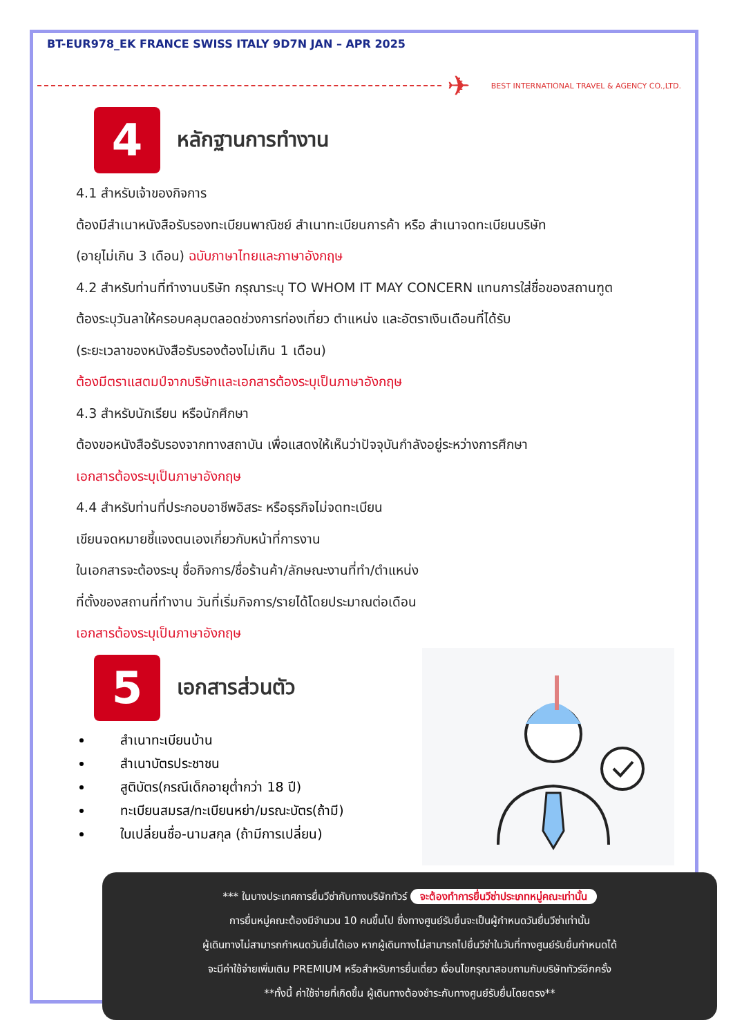BT-EUR978_EK FRANCE SWISS ITALY 9D7N JAN – APR 2025
✈ BEST INTERNATIONAL TRAVEL & AGENCY CO.,LTD.
4
หลักฐานการทำงาน
4.1 สำหรับเจ้าของกิจการ
ต้องมีสำเนาหนังสือรับรองทะเบียนพาณิชย์ สำเนาทะเบียนการค้า หรือ สำเนาจดทะเบียนบริษัท
(อายุไม่เกิน 3 เดือน) ฉบับภาษาไทยและภาษาอังกฤษ
4.2 สำหรับท่านที่ทำงานบริษัท กรุณาระบุ TO WHOM IT MAY CONCERN แทนการใส่ชื่อของสถานฑูต
ต้องระบุวันลาให้ครอบคลุมตลอดช่วงการท่องเที่ยว ตำแหน่ง และอัตราเงินเดือนที่ได้รับ
(ระยะเวลาของหนังสือรับรองต้องไม่เกิน 1 เดือน)
ต้องมีตราแสตมป์จากบริษัทและเอกสารต้องระบุเป็นภาษาอังกฤษ
4.3 สำหรับนักเรียน หรือนักศึกษา
ต้องขอหนังสือรับรองจากทางสถาบัน เพื่อแสดงให้เห็นว่าปัจจุบันกำลังอยู่ระหว่างการศึกษา
เอกสารต้องระบุเป็นภาษาอังกฤษ
4.4 สำหรับท่านที่ประกอบอาชีพอิสระ หรือธุรกิจไม่จดทะเบียน
เขียนจดหมายชี้แจงตนเองเกี่ยวกับหน้าที่การงาน
ในเอกสารจะต้องระบุ ชื่อกิจการ/ชื่อร้านค้า/ลักษณะงานที่ทำ/ตำแหน่ง
ที่ตั้งของสถานที่ทำงาน วันที่เริ่มกิจการ/รายได้โดยประมาณต่อเดือน
เอกสารต้องระบุเป็นภาษาอังกฤษ
5
เอกสารส่วนตัว
สำเนาทะเบียนบ้าน
สำเนาบัตรประชาชน
สูติบัตร(กรณีเด็กอายุต่ำกว่า 18 ปี)
ทะเบียนสมรส/ทะเบียนหย่า/มรณะบัตร(ถ้ามี)
ใบเปลี่ยนชื่อ-นามสกุล (ถ้ามีการเปลี่ยน)
*** ในบางประเทศการยื่นวีซ่ากับทางบริษัททัวร์ จะต้องทำการยื่นวีซ่าประเภทหมู่คณะเท่านั้น
การยื่นหมู่คณะต้องมีจำนวน 10 คนขึ้นไป ซึ่งทางศูนย์รับยื่นจะเป็นผู้กำหนดวันยื่นวีซ่าเท่านั้น
ผู้เดินทางไม่สามารถกำหนดวันยื่นได้เอง หากผู้เดินทางไม่สามารถไปยื่นวีซ่าในวันที่ทางศูนย์รับยื่นกำหนดได้
จะมีค่าใช้จ่ายเพิ่มเติม PREMIUM หรือสำหรับการยื่นเดี่ยว เงื่อนไขกรุณาสอบถามกับบริษัททัวร์อีกครั้ง
**ทั้งนี้ ค่าใช้จ่ายที่เกิดขึ้น ผู้เดินทางต้องชำระกับทางศูนย์รับยื่นโดยตรง**